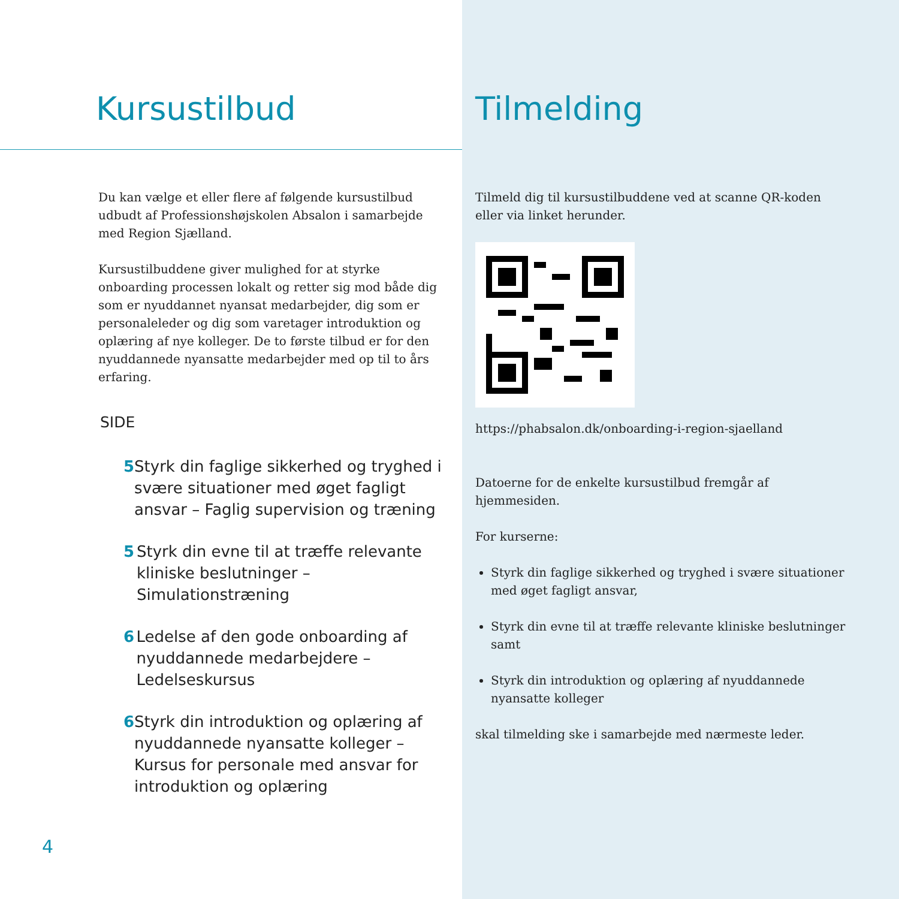Kursustilbud
Du kan vælge et eller flere af følgende kursustilbud udbudt af Professionshøjskolen Absalon i samarbejde med Region Sjælland.
Kursustilbuddene giver mulighed for at styrke onboarding processen lokalt og retter sig mod både dig som er nyuddannet nyansat medarbejder, dig som er personaleleder og dig som varetager introduktion og oplæring af nye kolleger. De to første tilbud er for den nyuddannede nyansatte medarbejder med op til to års erfaring.
SIDE
5 Styrk din faglige sikkerhed og tryghed i svære situationer med øget fagligt ansvar – Faglig supervision og træning
5 Styrk din evne til at træffe relevante kliniske beslutninger – Simulationstræning
6 Ledelse af den gode onboarding af nyuddannede medarbejdere – Ledelseskursus
6 Styrk din introduktion og oplæring af nyuddannede nyansatte kolleger – Kursus for personale med ansvar for introduktion og oplæring
4
Tilmelding
Tilmeld dig til kursustilbuddene ved at scanne QR-koden eller via linket herunder.
https://phabsalon.dk/onboarding-i-region-sjaelland
Datoerne for de enkelte kursustilbud fremgår af hjemmesiden.
For kurserne:
Styrk din faglige sikkerhed og tryghed i svære situationer med øget fagligt ansvar,
Styrk din evne til at træffe relevante kliniske beslutninger samt
Styrk din introduktion og oplæring af nyuddannede nyansatte kolleger
skal tilmelding ske i samarbejde med nærmeste leder.